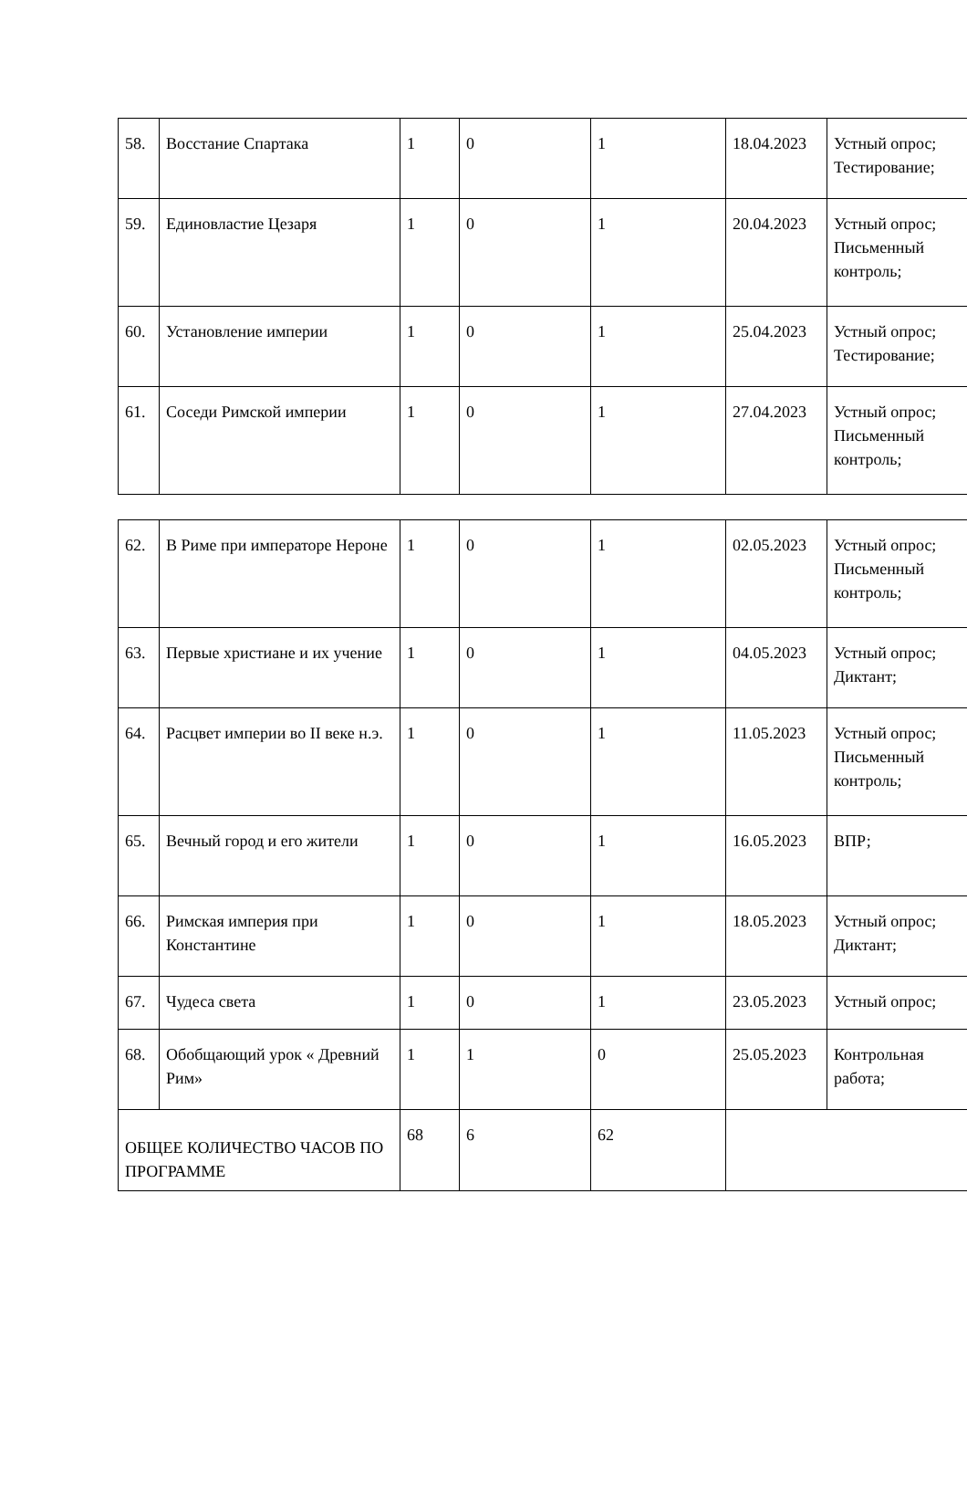| 58. | Восстание Спартака | 1 | 0 | 1 | 18.04.2023 | Устный опрос; Тестирование; |
| 59. | Единовластие Цезаря | 1 | 0 | 1 | 20.04.2023 | Устный опрос; Письменный контроль; |
| 60. | Установление империи | 1 | 0 | 1 | 25.04.2023 | Устный опрос; Тестирование; |
| 61. | Соседи Римской империи | 1 | 0 | 1 | 27.04.2023 | Устный опрос; Письменный контроль; |
| 62. | В Риме при императоре Нероне | 1 | 0 | 1 | 02.05.2023 | Устный опрос; Письменный контроль; |
| 63. | Первые христиане и их учение | 1 | 0 | 1 | 04.05.2023 | Устный опрос; Диктант; |
| 64. | Расцвет империи во II веке н.э. | 1 | 0 | 1 | 11.05.2023 | Устный опрос; Письменный контроль; |
| 65. | Вечный город и его жители | 1 | 0 | 1 | 16.05.2023 | ВПР; |
| 66. | Римская империя при Константине | 1 | 0 | 1 | 18.05.2023 | Устный опрос; Диктант; |
| 67. | Чудеса света | 1 | 0 | 1 | 23.05.2023 | Устный опрос; |
| 68. | Обобщающий урок « Древний Рим» | 1 | 1 | 0 | 25.05.2023 | Контрольная работа; |
| ОБЩЕЕ КОЛИЧЕСТВО ЧАСОВ ПО ПРОГРАММЕ | | 68 | 6 | 62 | | |